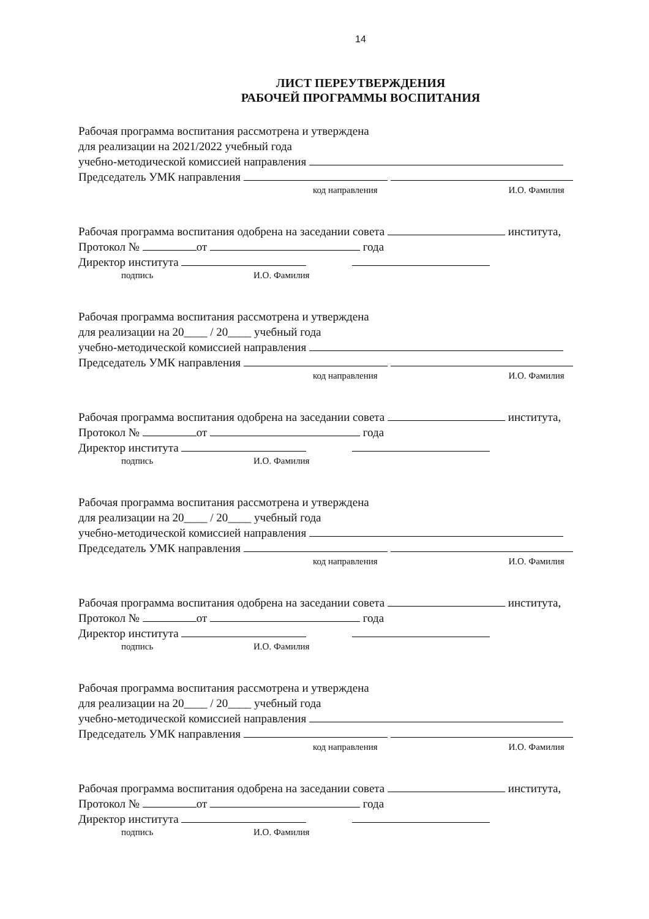14
ЛИСТ ПЕРЕУТВЕРЖДЕНИЯ
РАБОЧЕЙ ПРОГРАММЫ ВОСПИТАНИЯ
Рабочая программа воспитания рассмотрена и утверждена
для реализации на 2021/2022 учебный года
учебно-методической комиссией направления
Председатель УМК направления
код направления И.О. Фамилия
Рабочая программа воспитания одобрена на заседании совета института,
Протокол № от года
Директор института
подпись И.О. Фамилия
Рабочая программа воспитания рассмотрена и утверждена
для реализации на 20____ / 20____ учебный года
учебно-методической комиссией направления
Председатель УМК направления
код направления И.О. Фамилия
Рабочая программа воспитания одобрена на заседании совета института,
Протокол № от года
Директор института
подпись И.О. Фамилия
Рабочая программа воспитания рассмотрена и утверждена
для реализации на 20____ / 20____ учебный года
учебно-методической комиссией направления
Председатель УМК направления
код направления И.О. Фамилия
Рабочая программа воспитания одобрена на заседании совета института,
Протокол № от года
Директор института
подпись И.О. Фамилия
Рабочая программа воспитания рассмотрена и утверждена
для реализации на 20____ / 20____ учебный года
учебно-методической комиссией направления
Председатель УМК направления
код направления И.О. Фамилия
Рабочая программа воспитания одобрена на заседании совета института,
Протокол № от года
Директор института
подпись И.О. Фамилия